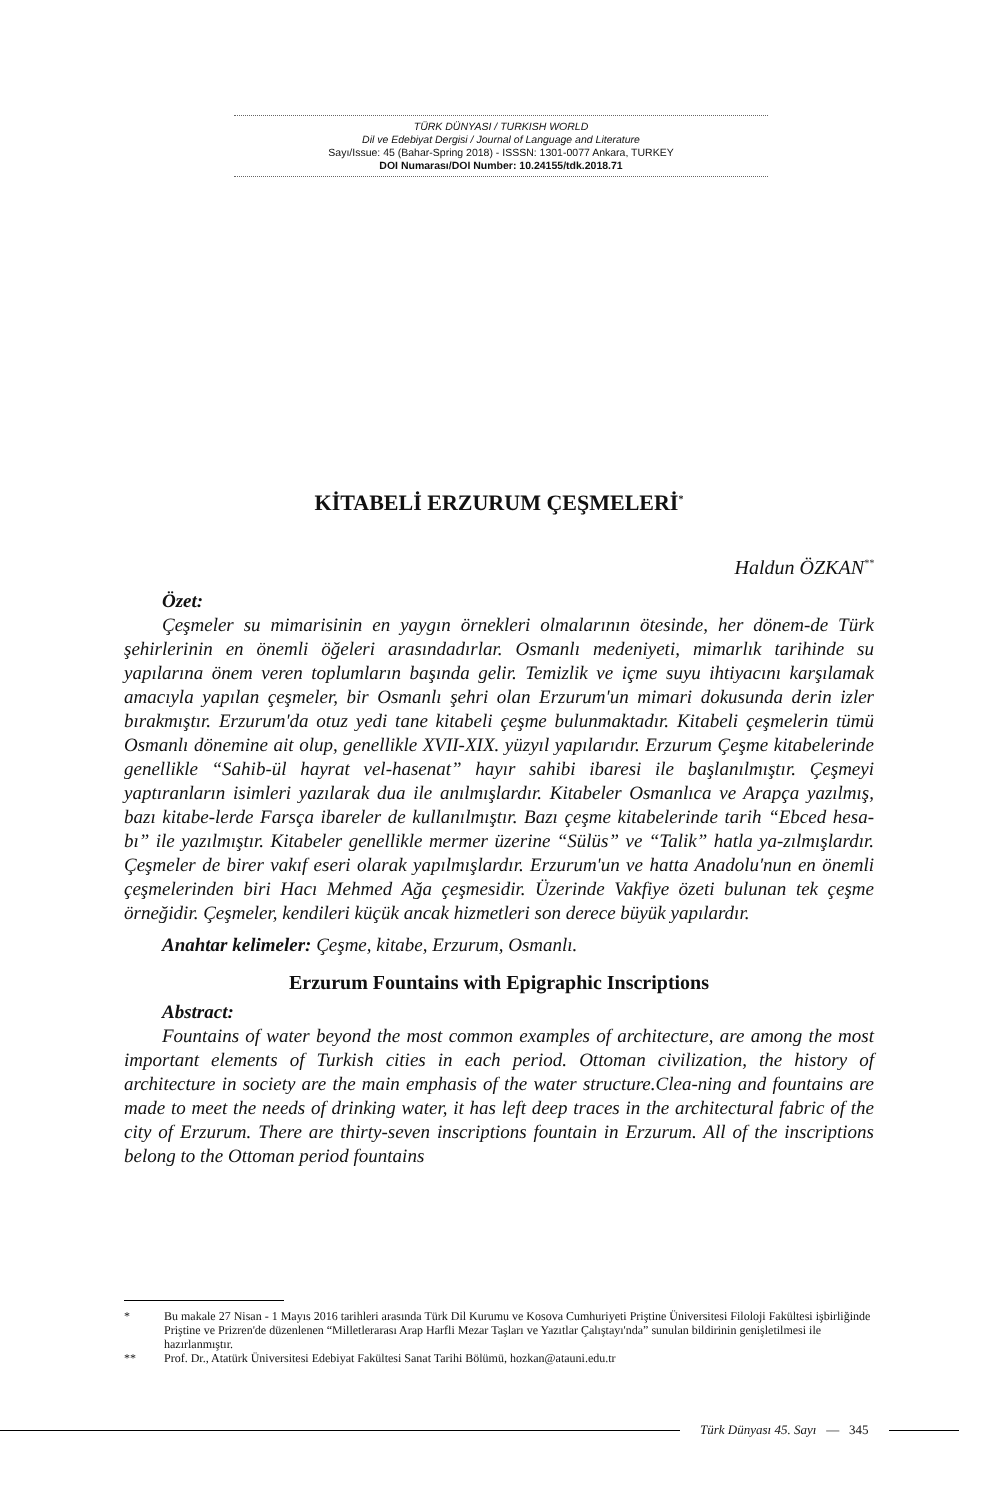TÜRK DÜNYASI / TURKISH WORLD
Dil ve Edebiyat Dergisi / Journal of Language and Literature
Sayı/Issue: 45 (Bahar-Spring 2018) - ISSSN: 1301-0077 Ankara, TURKEY
DOI Numarası/DOI Number: 10.24155/tdk.2018.71
KİTABELİ ERZURUM ÇEŞMELERİ<sup>*</sup>
Haldun ÖZKAN<sup>**</sup>
Özet:
Çeşmeler su mimarisinin en yaygın örnekleri olmalarının ötesinde, her dönem-de Türk şehirlerinin en önemli öğeleri arasındadırlar. Osmanlı medeniyeti, mimarlık tarihinde su yapılarına önem veren toplumların başında gelir. Temizlik ve içme suyu ihtiyacını karşılamak amacıyla yapılan çeşmeler, bir Osmanlı şehri olan Erzurum'un mimari dokusunda derin izler bırakmıştır. Erzurum'da otuz yedi tane kitabeli çeşme bulunmaktadır. Kitabeli çeşmelerin tümü Osmanlı dönemine ait olup, genellikle XVII-XIX. yüzyıl yapılarıdır. Erzurum Çeşme kitabelerinde genellikle “Sahib-ül hayrat vel-hasenat” hayır sahibi ibaresi ile başlanılmıştır. Çeşmeyi yaptıranların isimleri yazılarak dua ile anılmışlardır. Kitabeler Osmanlıca ve Arapça yazılmış, bazı kitabe-lerde Farsça ibareler de kullanılmıştır. Bazı çeşme kitabelerinde tarih “Ebced hesa-bı” ile yazılmıştır. Kitabeler genellikle mermer üzerine “Sülüs” ve “Talik” hatla ya-zılmışlardır. Çeşmeler de birer vakıf eseri olarak yapılmışlardır. Erzurum'un ve hatta Anadolu'nun en önemli çeşmelerinden biri Hacı Mehmed Ağa çeşmesidir. Üzerinde Vakfiye özeti bulunan tek çeşme örneğidir. Çeşmeler, kendileri küçük ancak hizmetleri son derece büyük yapılardır.
Anahtar kelimeler: Çeşme, kitabe, Erzurum, Osmanlı.
Erzurum Fountains with Epigraphic Inscriptions
Abstract:
Fountains of water beyond the most common examples of architecture, are among the most important elements of Turkish cities in each period. Ottoman civilization, the history of architecture in society are the main emphasis of the water structure.Clea-ning and fountains are made to meet the needs of drinking water, it has left deep traces in the architectural fabric of the city of Erzurum. There are thirty-seven inscriptions fountain in Erzurum. All of the inscriptions belong to the Ottoman period fountains
* Bu makale 27 Nisan - 1 Mayıs 2016 tarihleri arasında Türk Dil Kurumu ve Kosova Cumhuriyeti Priştine Üniversitesi Filoloji Fakültesi işbirliğinde Priştine ve Prizren'de düzenlenen “Milletlerarası Arap Harfli Mezar Taşları ve Yazıtlar Çalıştayı'nda” sunulan bildirinin genişletilmesi ile hazırlanmıştır.
** Prof. Dr., Atatürk Üniversitesi Edebiyat Fakültesi Sanat Tarihi Bölümü, hozkan@atauni.edu.tr
Türk Dünyası 45. Sayı — 345